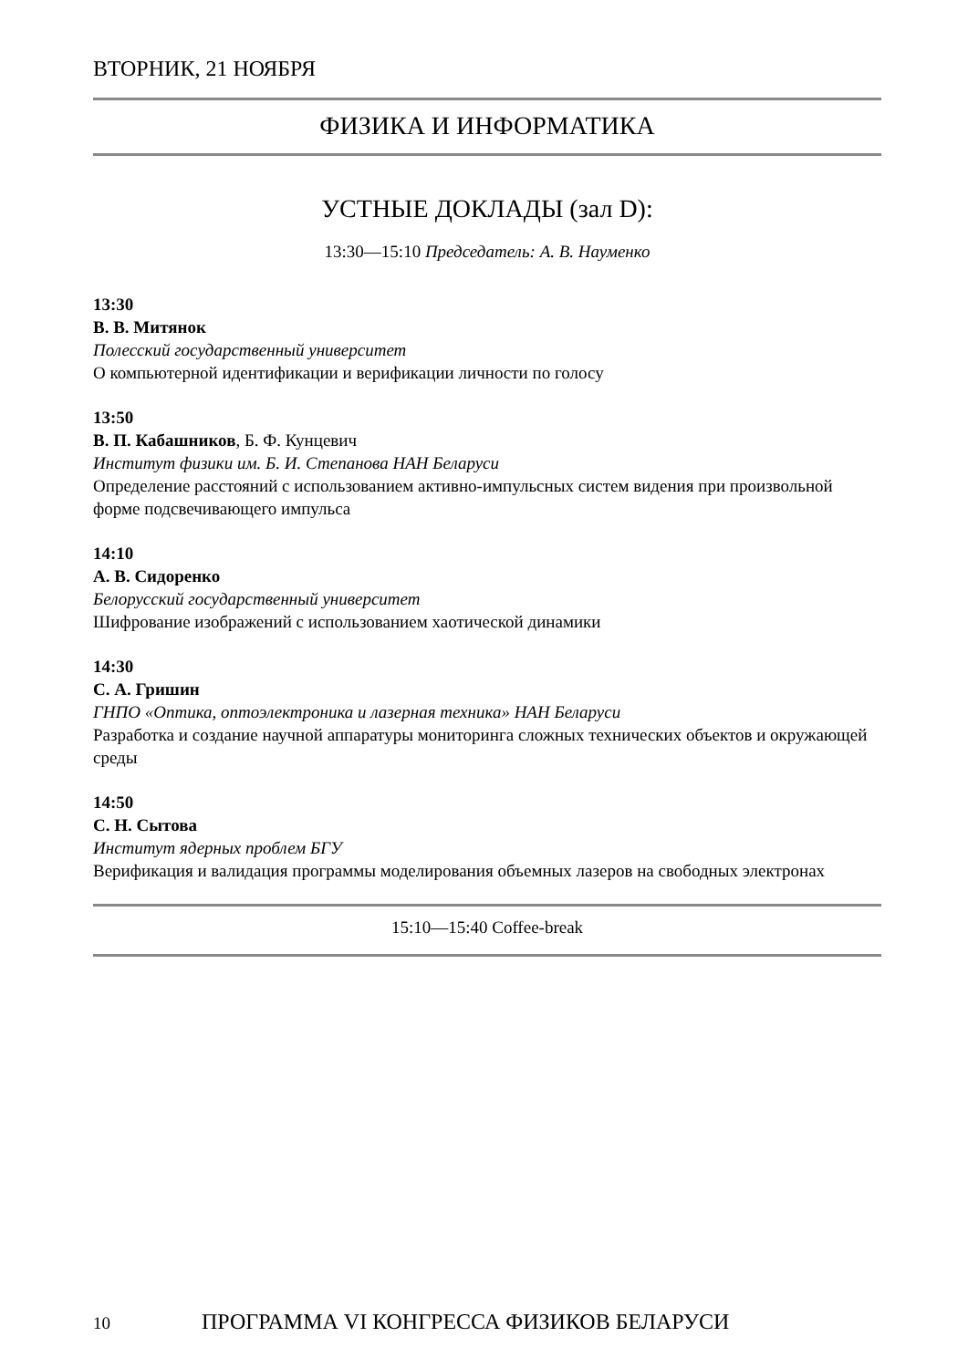ВТОРНИК, 21 НОЯБРЯ
ФИЗИКА И ИНФОРМАТИКА
УСТНЫЕ ДОКЛАДЫ (зал D):
13:30—15:10 Председатель: А. В. Науменко
13:30
В. В. Митянок
Полесский государственный университет
О компьютерной идентификации и верификации личности по голосу
13:50
В. П. Кабашников, Б. Ф. Кунцевич
Институт физики им. Б. И. Степанова НАН Беларуси
Определение расстояний с использованием активно-импульсных систем видения при произвольной форме подсвечивающего импульса
14:10
А. В. Сидоренко
Белорусский государственный университет
Шифрование изображений с использованием хаотической динамики
14:30
С. А. Гришин
ГНПО «Оптика, оптоэлектроника и лазерная техника» НАН Беларуси
Разработка и создание научной аппаратуры мониторинга сложных технических объектов и окружающей среды
14:50
С. Н. Сытова
Институт ядерных проблем БГУ
Верификация и валидация программы моделирования объемных лазеров на свободных электронах
15:10—15:40 Coffee-break
10 ПРОГРАММА VI КОНГРЕССА ФИЗИКОВ БЕЛАРУСИ